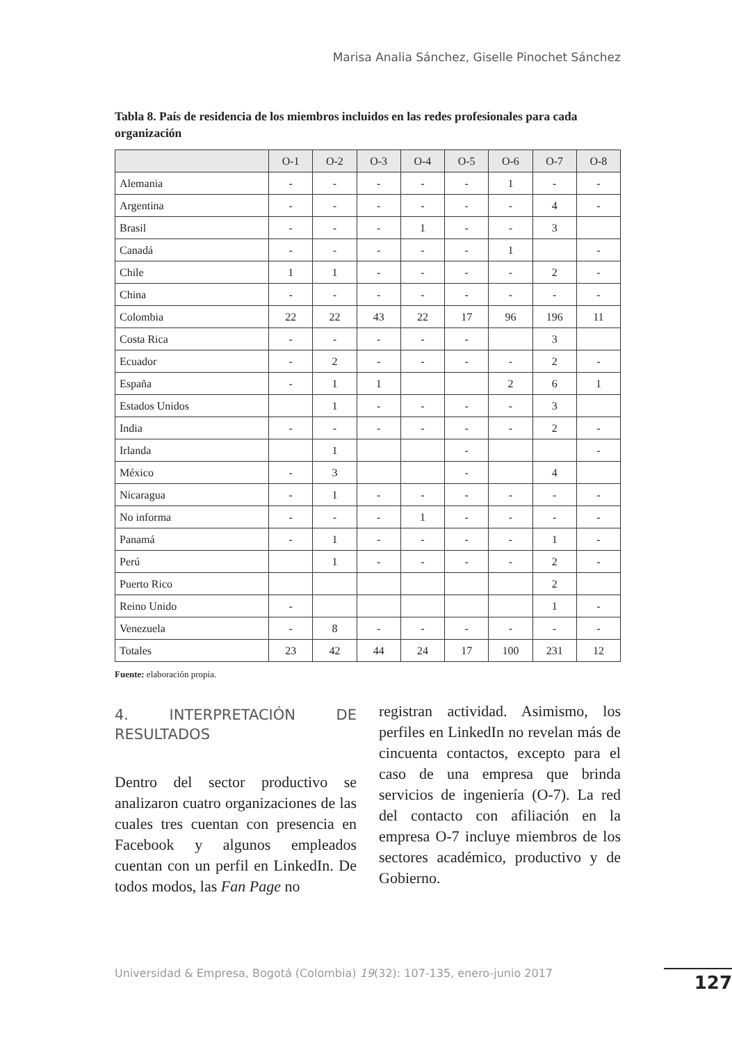Marisa Analia Sánchez, Giselle Pinochet Sánchez
Tabla 8. País de residencia de los miembros incluidos en las redes profesionales para cada organización
| | O-1 | O-2 | O-3 | O-4 | O-5 | O-6 | O-7 | O-8 |
| --- | --- | --- | --- | --- | --- | --- | --- | --- |
| Alemania | - | - | - | - | - | 1 | - | - |
| Argentina | - | - | - | - | - | - | 4 | - |
| Brasil | - | - | - | 1 | - | - | 3 | |
| Canadá | - | - | - | - | - | 1 | | - |
| Chile | 1 | 1 | - | - | - | - | 2 | - |
| China | - | - | - | - | - | - | - | - |
| Colombia | 22 | 22 | 43 | 22 | 17 | 96 | 196 | 11 |
| Costa Rica | - | - | - | - | - | | 3 | |
| Ecuador | - | 2 | - | - | - | - | 2 | - |
| España | - | 1 | 1 | | | 2 | 6 | 1 |
| Estados Unidos | | 1 | - | - | - | - | 3 | |
| India | - | - | - | - | - | - | 2 | - |
| Irlanda | | 1 | | | - | | | - |
| México | - | 3 | | | - | | 4 | |
| Nicaragua | - | 1 | - | - | - | - | - | - |
| No informa | - | - | - | 1 | - | - | - | - |
| Panamá | - | 1 | - | - | - | - | 1 | - |
| Perú | | 1 | - | - | - | - | 2 | - |
| Puerto Rico | | | | | | | 2 | |
| Reino Unido | - | | | | | | 1 | - |
| Venezuela | - | 8 | - | - | - | - | - | - |
| Totales | 23 | 42 | 44 | 24 | 17 | 100 | 231 | 12 |
Fuente: elaboración propia.
4. INTERPRETACIÓN DE RESULTADOS
Dentro del sector productivo se analizaron cuatro organizaciones de las cuales tres cuentan con presencia en Facebook y algunos empleados cuentan con un perfil en LinkedIn. De todos modos, las Fan Page no
registran actividad. Asimismo, los perfiles en LinkedIn no revelan más de cincuenta contactos, excepto para el caso de una empresa que brinda servicios de ingeniería (O-7). La red del contacto con afiliación en la empresa O-7 incluye miembros de los sectores académico, productivo y de Gobierno.
Universidad & Empresa, Bogotá (Colombia) 19(32): 107-135, enero-junio 2017
127